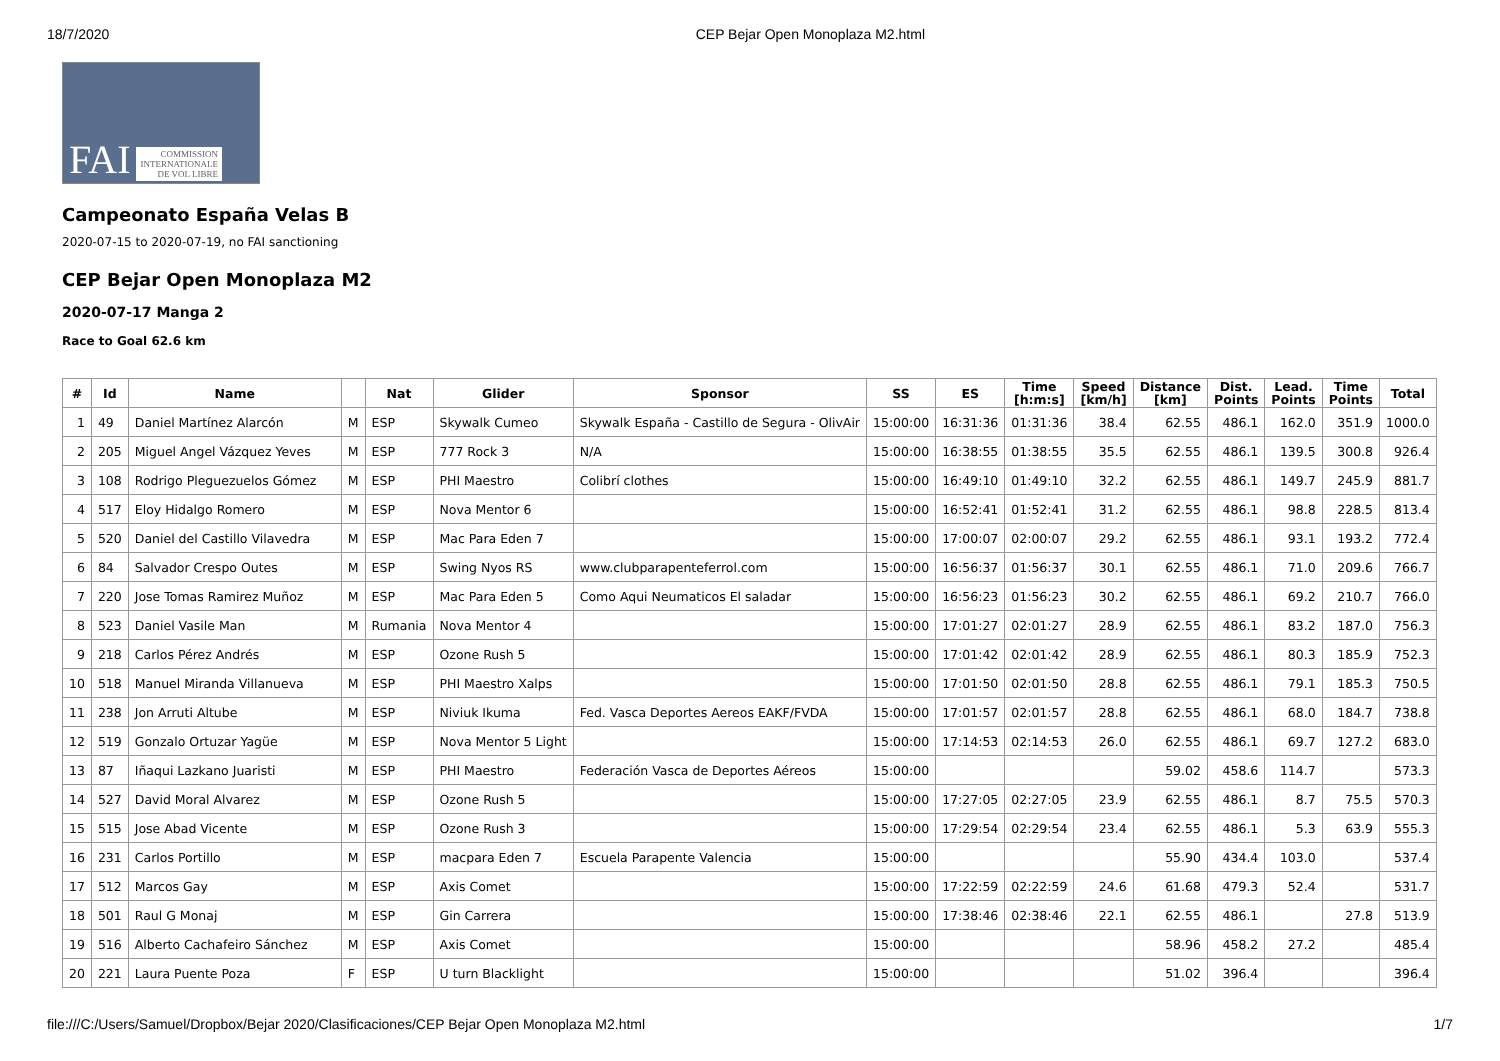18/7/2020 CEP Bejar Open Monoplaza M2.html
FAI COMMISSION
INTERNATIONALE
DE VOL LIBRE
Campeonato España Velas B
2020-07-15 to 2020-07-19, no FAI sanctioning
CEP Bejar Open Monoplaza M2
2020-07-17 Manga 2
Race to Goal 62.6 km
| # | Id | Name | | Nat | Glider | Sponsor | SS | ES | Time [h:m:s] | Speed [km/h] | Distance [km] | Dist. Points | Lead. Points | Time Points | Total |
| --- | --- | --- | --- | --- | --- | --- | --- | --- | --- | --- | --- | --- | --- | --- | --- |
| 1 | 49 | Daniel Martínez Alarcón | M | ESP | Skywalk Cumeo | Skywalk España - Castillo de Segura - OlivAir | 15:00:00 | 16:31:36 | 01:31:36 | 38.4 | 62.55 | 486.1 | 162.0 | 351.9 | 1000.0 |
| 2 | 205 | Miguel Angel Vázquez Yeves | M | ESP | 777 Rock 3 | N/A | 15:00:00 | 16:38:55 | 01:38:55 | 35.5 | 62.55 | 486.1 | 139.5 | 300.8 | 926.4 |
| 3 | 108 | Rodrigo Pleguezuelos Gómez | M | ESP | PHI Maestro | Colibrí clothes | 15:00:00 | 16:49:10 | 01:49:10 | 32.2 | 62.55 | 486.1 | 149.7 | 245.9 | 881.7 |
| 4 | 517 | Eloy Hidalgo Romero | M | ESP | Nova Mentor 6 | | 15:00:00 | 16:52:41 | 01:52:41 | 31.2 | 62.55 | 486.1 | 98.8 | 228.5 | 813.4 |
| 5 | 520 | Daniel del Castillo Vilavedra | M | ESP | Mac Para Eden 7 | | 15:00:00 | 17:00:07 | 02:00:07 | 29.2 | 62.55 | 486.1 | 93.1 | 193.2 | 772.4 |
| 6 | 84 | Salvador Crespo Outes | M | ESP | Swing Nyos RS | www.clubparapenteferrol.com | 15:00:00 | 16:56:37 | 01:56:37 | 30.1 | 62.55 | 486.1 | 71.0 | 209.6 | 766.7 |
| 7 | 220 | Jose Tomas Ramirez Muñoz | M | ESP | Mac Para Eden 5 | Como Aqui Neumaticos El saladar | 15:00:00 | 16:56:23 | 01:56:23 | 30.2 | 62.55 | 486.1 | 69.2 | 210.7 | 766.0 |
| 8 | 523 | Daniel Vasile Man | M | Rumania | Nova Mentor 4 | | 15:00:00 | 17:01:27 | 02:01:27 | 28.9 | 62.55 | 486.1 | 83.2 | 187.0 | 756.3 |
| 9 | 218 | Carlos Pérez Andrés | M | ESP | Ozone Rush 5 | | 15:00:00 | 17:01:42 | 02:01:42 | 28.9 | 62.55 | 486.1 | 80.3 | 185.9 | 752.3 |
| 10 | 518 | Manuel Miranda Villanueva | M | ESP | PHI Maestro Xalps | | 15:00:00 | 17:01:50 | 02:01:50 | 28.8 | 62.55 | 486.1 | 79.1 | 185.3 | 750.5 |
| 11 | 238 | Jon Arruti Altube | M | ESP | Niviuk Ikuma | Fed. Vasca Deportes Aereos EAKF/FVDA | 15:00:00 | 17:01:57 | 02:01:57 | 28.8 | 62.55 | 486.1 | 68.0 | 184.7 | 738.8 |
| 12 | 519 | Gonzalo Ortuzar Yagüe | M | ESP | Nova Mentor 5 Light | | 15:00:00 | 17:14:53 | 02:14:53 | 26.0 | 62.55 | 486.1 | 69.7 | 127.2 | 683.0 |
| 13 | 87 | Iñaqui Lazkano Juaristi | M | ESP | PHI Maestro | Federación Vasca de Deportes Aéreos | 15:00:00 | | | | 59.02 | 458.6 | 114.7 | | 573.3 |
| 14 | 527 | David Moral Alvarez | M | ESP | Ozone Rush 5 | | 15:00:00 | 17:27:05 | 02:27:05 | 23.9 | 62.55 | 486.1 | 8.7 | 75.5 | 570.3 |
| 15 | 515 | Jose Abad Vicente | M | ESP | Ozone Rush 3 | | 15:00:00 | 17:29:54 | 02:29:54 | 23.4 | 62.55 | 486.1 | 5.3 | 63.9 | 555.3 |
| 16 | 231 | Carlos Portillo | M | ESP | macpara Eden 7 | Escuela Parapente Valencia | 15:00:00 | | | | 55.90 | 434.4 | 103.0 | | 537.4 |
| 17 | 512 | Marcos Gay | M | ESP | Axis Comet | | 15:00:00 | 17:22:59 | 02:22:59 | 24.6 | 61.68 | 479.3 | 52.4 | | 531.7 |
| 18 | 501 | Raul G Monaj | M | ESP | Gin Carrera | | 15:00:00 | 17:38:46 | 02:38:46 | 22.1 | 62.55 | 486.1 | | 27.8 | 513.9 |
| 19 | 516 | Alberto Cachafeiro Sánchez | M | ESP | Axis Comet | | 15:00:00 | | | | 58.96 | 458.2 | 27.2 | | 485.4 |
| 20 | 221 | Laura Puente Poza | F | ESP | U turn Blacklight | | 15:00:00 | | | | 51.02 | 396.4 | | | 396.4 |
file:///C:/Users/Samuel/Dropbox/Bejar 2020/Clasificaciones/CEP Bejar Open Monoplaza M2.html 1/7